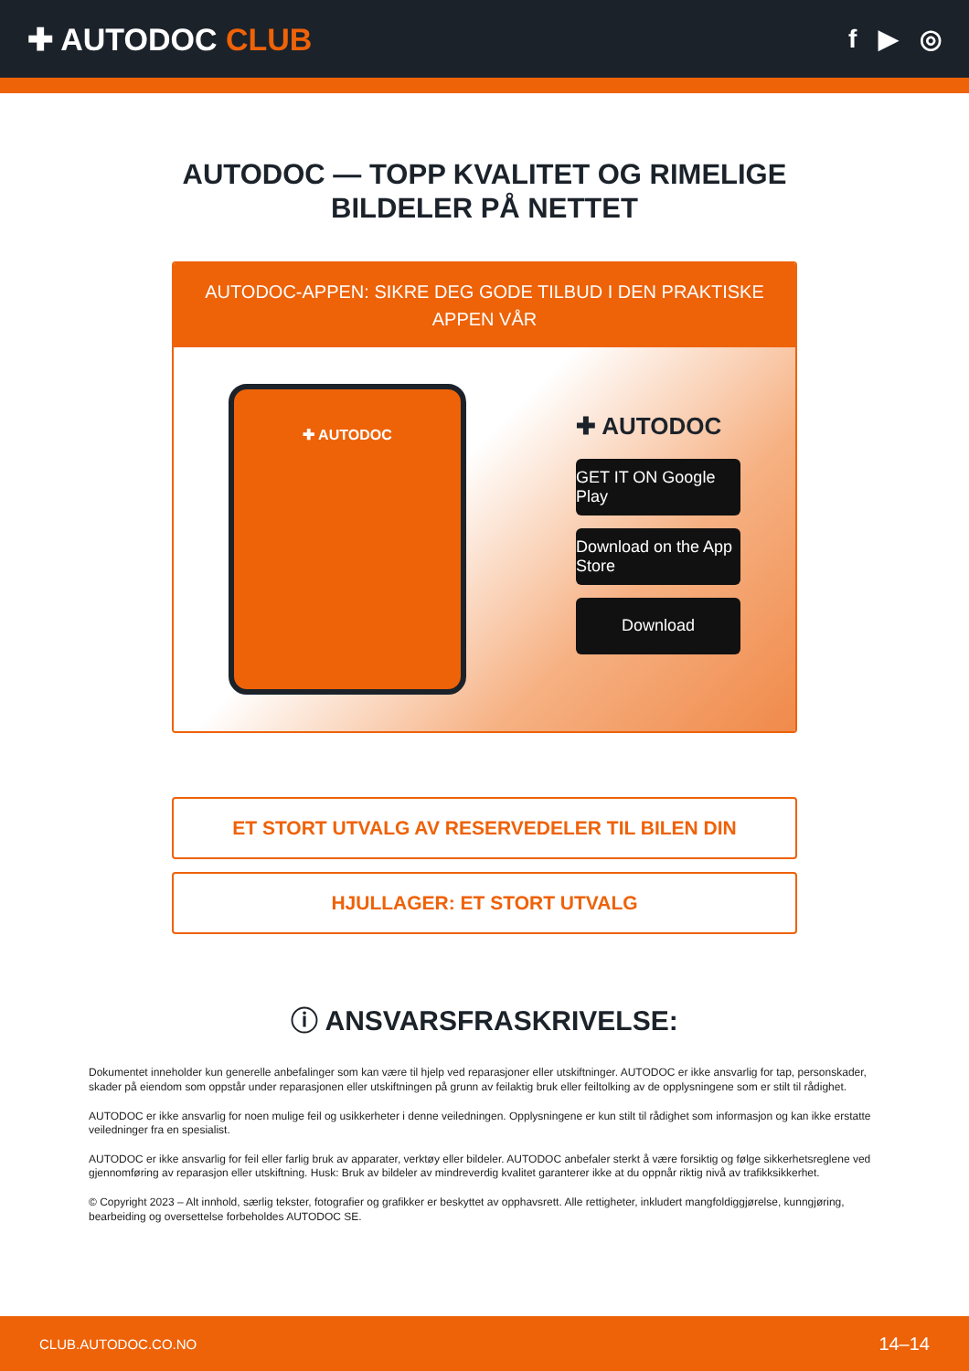✚ AUTODOC CLUB
f ▶ ◎
AUTODOC — TOPP KVALITET OG RIMELIGE BILDELER PÅ NETTET
AUTODOC-APPEN: SIKRE DEG GODE TILBUD I DEN PRAKTISKE APPEN VÅR
✚ AUTODOC
✚ AUTODOC
GET IT ON Google Play
Download on the App Store
Download
ET STORT UTVALG AV RESERVEDELER TIL BILEN DIN
HJULLAGER: ET STORT UTVALG
ⓘ ANSVARSFRASKRIVELSE:
Dokumentet inneholder kun generelle anbefalinger som kan være til hjelp ved reparasjoner eller utskiftninger. AUTODOC er ikke ansvarlig for tap, personskader, skader på eiendom som oppstår under reparasjonen eller utskiftningen på grunn av feilaktig bruk eller feiltolking av de opplysningene som er stilt til rådighet.
AUTODOC er ikke ansvarlig for noen mulige feil og usikkerheter i denne veiledningen. Opplysningene er kun stilt til rådighet som informasjon og kan ikke erstatte veiledninger fra en spesialist.
AUTODOC er ikke ansvarlig for feil eller farlig bruk av apparater, verktøy eller bildeler. AUTODOC anbefaler sterkt å være forsiktig og følge sikkerhetsreglene ved gjennomføring av reparasjon eller utskiftning. Husk: Bruk av bildeler av mindreverdig kvalitet garanterer ikke at du oppnår riktig nivå av trafikksikkerhet.
© Copyright 2023 – Alt innhold, særlig tekster, fotografier og grafikker er beskyttet av opphavsrett. Alle rettigheter, inkludert mangfoldiggjørelse, kunngjøring, bearbeiding og oversettelse forbeholdes AUTODOC SE.
CLUB.AUTODOC.CO.NO 14–14